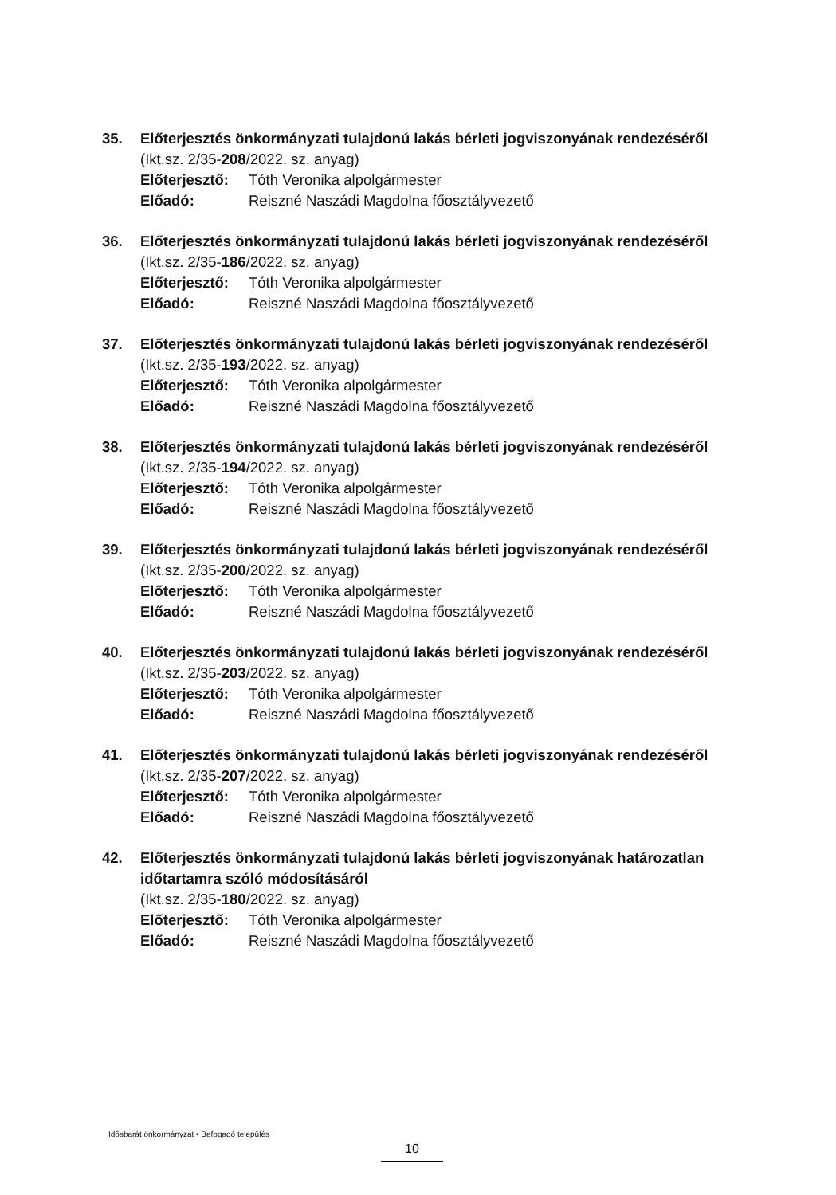35. Előterjesztés önkormányzati tulajdonú lakás bérleti jogviszonyának rendezéséről
(Ikt.sz. 2/35-208/2022. sz. anyag)
Előterjesztő: Tóth Veronika alpolgármester
Előadó: Reiszné Naszádi Magdolna főosztályvezető
36. Előterjesztés önkormányzati tulajdonú lakás bérleti jogviszonyának rendezéséről
(Ikt.sz. 2/35-186/2022. sz. anyag)
Előterjesztő: Tóth Veronika alpolgármester
Előadó: Reiszné Naszádi Magdolna főosztályvezető
37. Előterjesztés önkormányzati tulajdonú lakás bérleti jogviszonyának rendezéséről
(Ikt.sz. 2/35-193/2022. sz. anyag)
Előterjesztő: Tóth Veronika alpolgármester
Előadó: Reiszné Naszádi Magdolna főosztályvezető
38. Előterjesztés önkormányzati tulajdonú lakás bérleti jogviszonyának rendezéséről
(Ikt.sz. 2/35-194/2022. sz. anyag)
Előterjesztő: Tóth Veronika alpolgármester
Előadó: Reiszné Naszádi Magdolna főosztályvezető
39. Előterjesztés önkormányzati tulajdonú lakás bérleti jogviszonyának rendezéséről
(Ikt.sz. 2/35-200/2022. sz. anyag)
Előterjesztő: Tóth Veronika alpolgármester
Előadó: Reiszné Naszádi Magdolna főosztályvezető
40. Előterjesztés önkormányzati tulajdonú lakás bérleti jogviszonyának rendezéséről
(Ikt.sz. 2/35-203/2022. sz. anyag)
Előterjesztő: Tóth Veronika alpolgármester
Előadó: Reiszné Naszádi Magdolna főosztályvezető
41. Előterjesztés önkormányzati tulajdonú lakás bérleti jogviszonyának rendezéséről
(Ikt.sz. 2/35-207/2022. sz. anyag)
Előterjesztő: Tóth Veronika alpolgármester
Előadó: Reiszné Naszádi Magdolna főosztályvezető
42. Előterjesztés önkormányzati tulajdonú lakás bérleti jogviszonyának határozatlan időtartamra szóló módosításáról
(Ikt.sz. 2/35-180/2022. sz. anyag)
Előterjesztő: Tóth Veronika alpolgármester
Előadó: Reiszné Naszádi Magdolna főosztályvezető
Idősbarát önkormányzat • Befogadó település
10